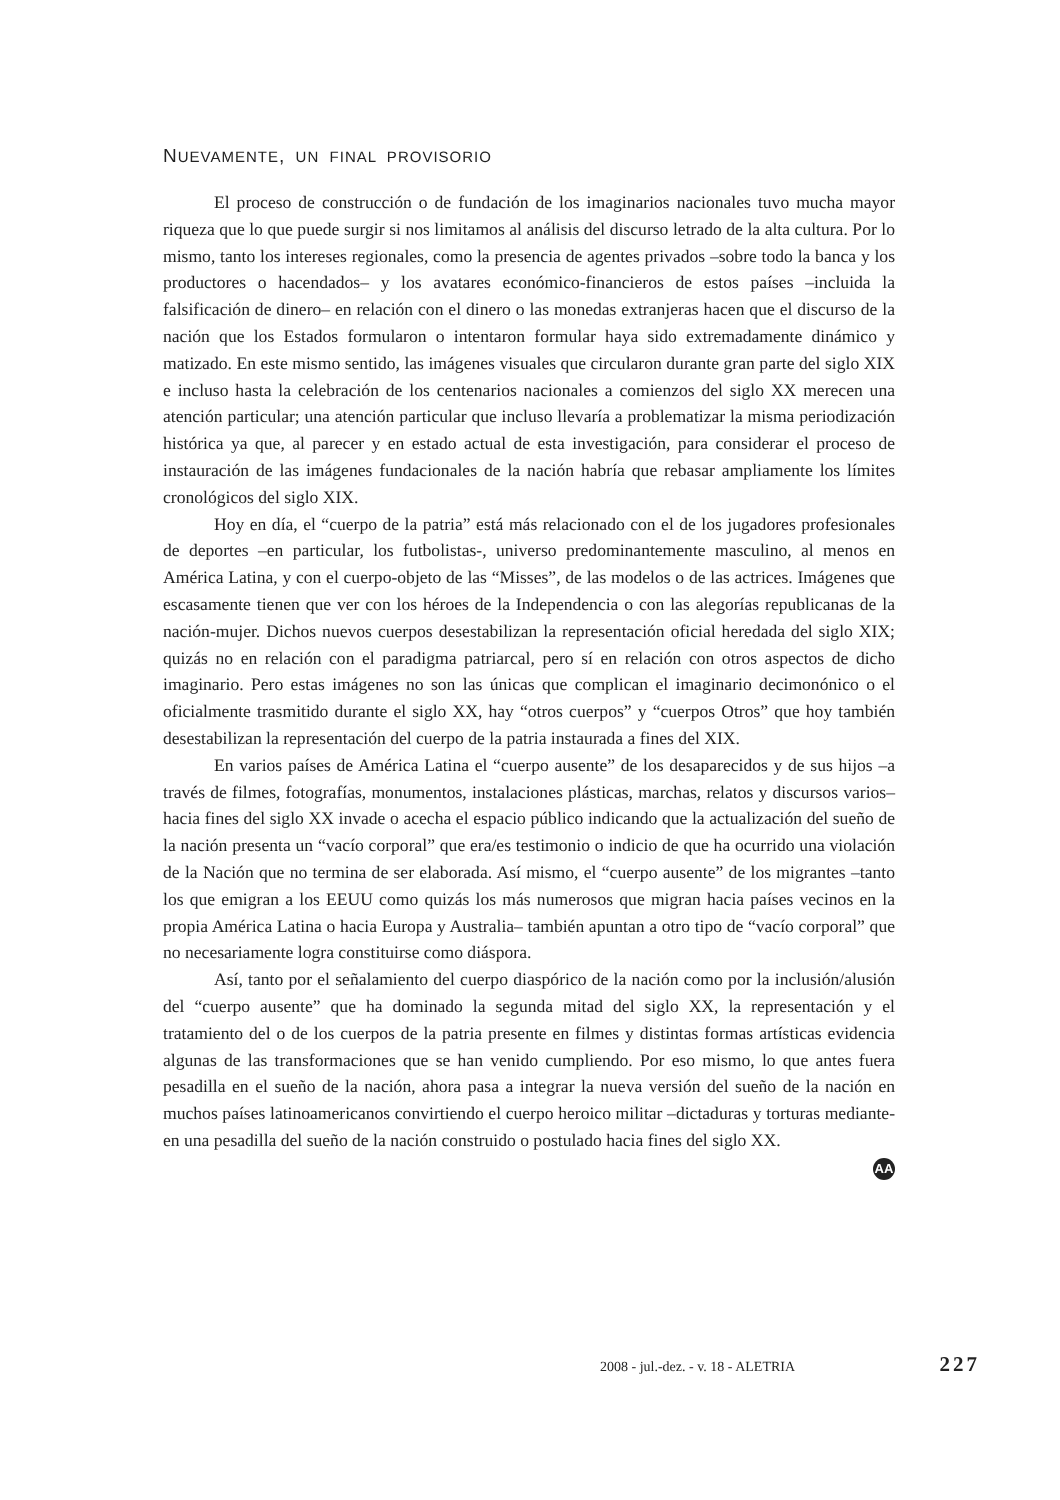NUEVAMENTE, UN FINAL PROVISORIO
El proceso de construcción o de fundación de los imaginarios nacionales tuvo mucha mayor riqueza que lo que puede surgir si nos limitamos al análisis del discurso letrado de la alta cultura. Por lo mismo, tanto los intereses regionales, como la presencia de agentes privados –sobre todo la banca y los productores o hacendados– y los avatares económico-financieros de estos países –incluida la falsificación de dinero– en relación con el dinero o las monedas extranjeras hacen que el discurso de la nación que los Estados formularon o intentaron formular haya sido extremadamente dinámico y matizado. En este mismo sentido, las imágenes visuales que circularon durante gran parte del siglo XIX e incluso hasta la celebración de los centenarios nacionales a comienzos del siglo XX merecen una atención particular; una atención particular que incluso llevaría a problematizar la misma periodización histórica ya que, al parecer y en estado actual de esta investigación, para considerar el proceso de instauración de las imágenes fundacionales de la nación habría que rebasar ampliamente los límites cronológicos del siglo XIX.
Hoy en día, el “cuerpo de la patria” está más relacionado con el de los jugadores profesionales de deportes –en particular, los futbolistas-, universo predominantemente masculino, al menos en América Latina, y con el cuerpo-objeto de las “Misses”, de las modelos o de las actrices. Imágenes que escasamente tienen que ver con los héroes de la Independencia o con las alegorías republicanas de la nación-mujer. Dichos nuevos cuerpos desestabilizan la representación oficial heredada del siglo XIX; quizás no en relación con el paradigma patriarcal, pero sí en relación con otros aspectos de dicho imaginario. Pero estas imágenes no son las únicas que complican el imaginario decimonónico o el oficialmente trasmitido durante el siglo XX, hay “otros cuerpos” y “cuerpos Otros” que hoy también desestabilizan la representación del cuerpo de la patria instaurada a fines del XIX.
En varios países de América Latina el “cuerpo ausente” de los desaparecidos y de sus hijos –a través de filmes, fotografías, monumentos, instalaciones plásticas, marchas, relatos y discursos varios– hacia fines del siglo XX invade o acecha el espacio público indicando que la actualización del sueño de la nación presenta un “vacío corporal” que era/es testimonio o indicio de que ha ocurrido una violación de la Nación que no termina de ser elaborada. Así mismo, el “cuerpo ausente” de los migrantes –tanto los que emigran a los EEUU como quizás los más numerosos que migran hacia países vecinos en la propia América Latina o hacia Europa y Australia– también apuntan a otro tipo de “vacío corporal” que no necesariamente logra constituirse como diáspora.
Así, tanto por el señalamiento del cuerpo diaspórico de la nación como por la inclusión/alusión del “cuerpo ausente” que ha dominado la segunda mitad del siglo XX, la representación y el tratamiento del o de los cuerpos de la patria presente en filmes y distintas formas artísticas evidencia algunas de las transformaciones que se han venido cumpliendo. Por eso mismo, lo que antes fuera pesadilla en el sueño de la nación, ahora pasa a integrar la nueva versión del sueño de la nación en muchos países latinoamericanos convirtiendo el cuerpo heroico militar –dictaduras y torturas mediante- en una pesadilla del sueño de la nación construido o postulado hacia fines del siglo XX.
AA
2008 - jul.-dez. - v. 18 - ALETRIA 227